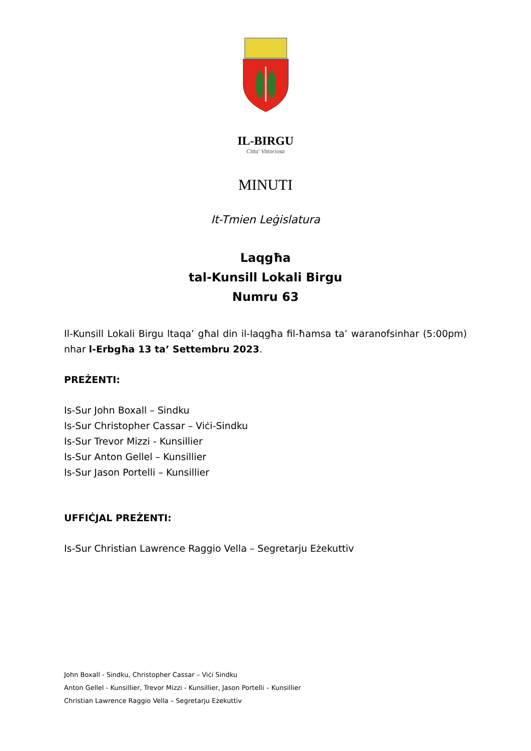IL-BIRGU
Citta' Vittoriosa
MINUTI
It-Tmien Leġislatura
Laqgħa
tal-Kunsill Lokali Birgu
Numru 63
Il-Kunsill Lokali Birgu ltaqa’ għal din il-laqgħa fil-ħamsa ta’ waranofsinhar (5:00pm) nhar l-Erbgħa 13 ta’ Settembru 2023.
PREŻENTI:
Is-Sur John Boxall – Sindku
Is-Sur Christopher Cassar – Viċi-Sindku
Is-Sur Trevor Mizzi - Kunsillier
Is-Sur Anton Gellel – Kunsillier
Is-Sur Jason Portelli – Kunsillier
UFFIĊJAL PREŻENTI:
Is-Sur Christian Lawrence Raggio Vella – Segretarju Eżekuttiv
John Boxall - Sindku, Christopher Cassar – Viċi Sindku
Anton Gellel - Kunsillier, Trevor Mizzi - Kunsillier, Jason Portelli – Kunsillier
Christian Lawrence Raggio Vella – Segretarju Eżekuttiv